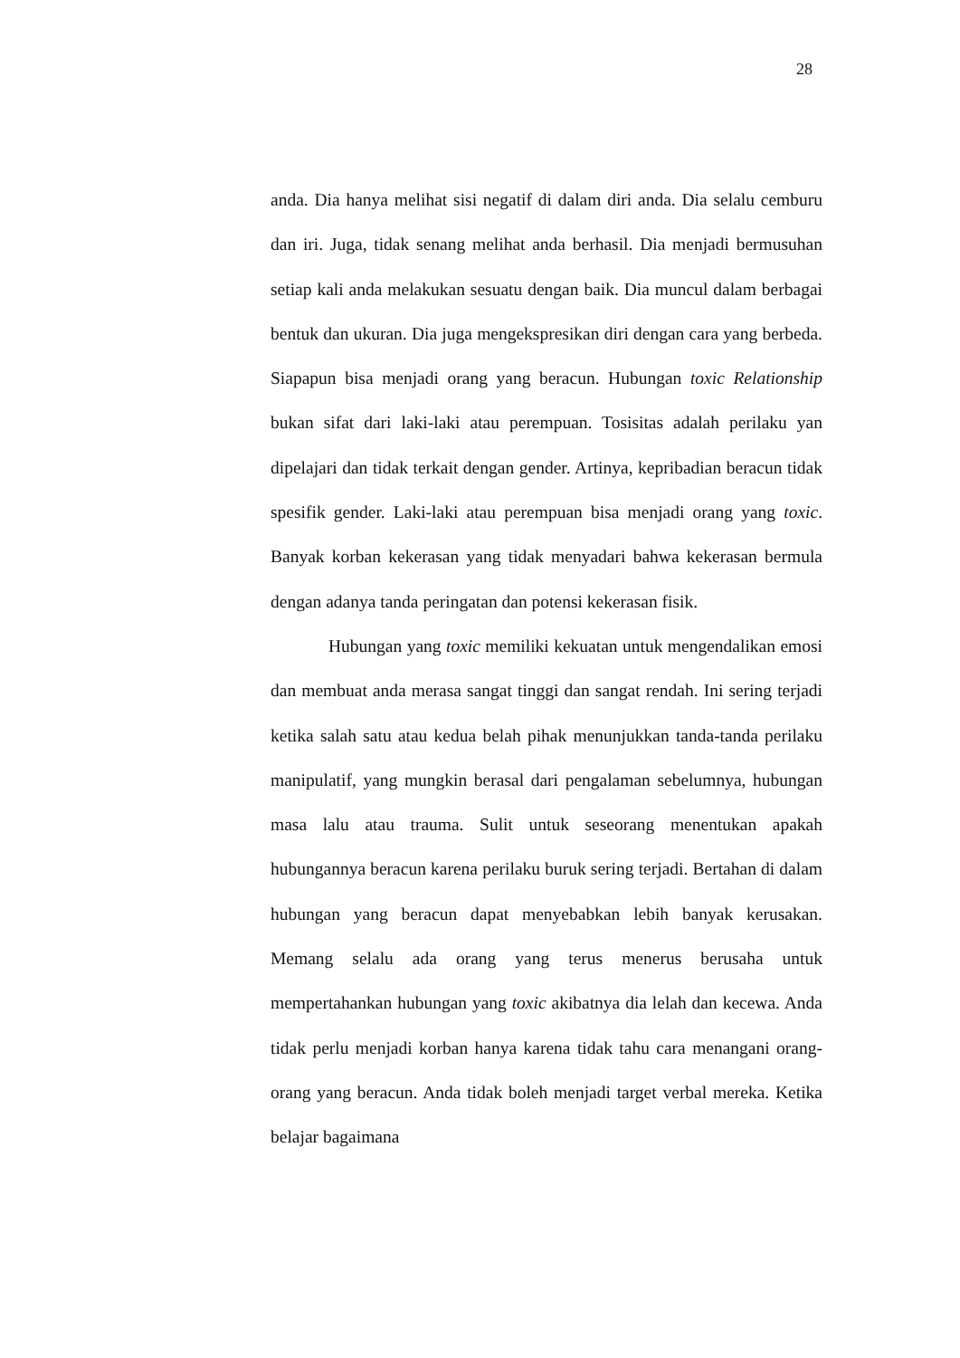28
anda. Dia hanya melihat sisi negatif di dalam diri anda. Dia selalu cemburu dan iri. Juga, tidak senang melihat anda berhasil. Dia menjadi bermusuhan setiap kali anda melakukan sesuatu dengan baik. Dia muncul dalam berbagai bentuk dan ukuran. Dia juga mengekspresikan diri dengan cara yang berbeda. Siapapun bisa menjadi orang yang beracun. Hubungan toxic Relationship bukan sifat dari laki-laki atau perempuan. Tosisitas adalah perilaku yan dipelajari dan tidak terkait dengan gender. Artinya, kepribadian beracun tidak spesifik gender. Laki-laki atau perempuan bisa menjadi orang yang toxic. Banyak korban kekerasan yang tidak menyadari bahwa kekerasan bermula dengan adanya tanda peringatan dan potensi kekerasan fisik.
Hubungan yang toxic memiliki kekuatan untuk mengendalikan emosi dan membuat anda merasa sangat tinggi dan sangat rendah. Ini sering terjadi ketika salah satu atau kedua belah pihak menunjukkan tanda-tanda perilaku manipulatif, yang mungkin berasal dari pengalaman sebelumnya, hubungan masa lalu atau trauma. Sulit untuk seseorang menentukan apakah hubungannya beracun karena perilaku buruk sering terjadi. Bertahan di dalam hubungan yang beracun dapat menyebabkan lebih banyak kerusakan. Memang selalu ada orang yang terus menerus berusaha untuk mempertahankan hubungan yang toxic akibatnya dia lelah dan kecewa. Anda tidak perlu menjadi korban hanya karena tidak tahu cara menangani orang-orang yang beracun. Anda tidak boleh menjadi target verbal mereka. Ketika belajar bagaimana